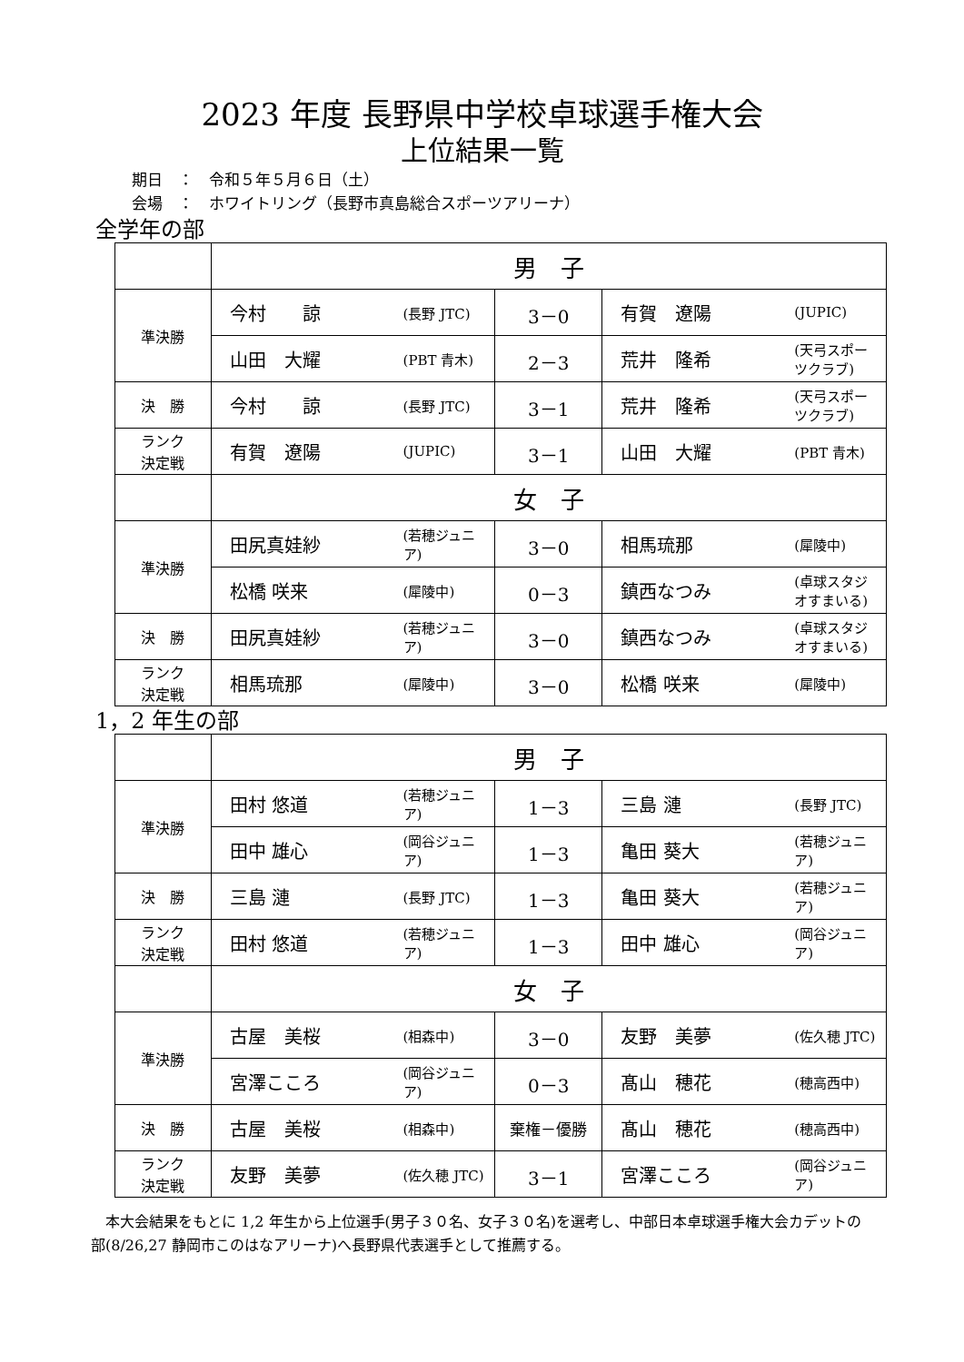2023 年度 長野県中学校卓球選手権大会
上位結果一覧
期日　：　令和５年５月６日（土）
会場　：　ホワイトリング（長野市真島総合スポーツアリーナ）
全学年の部
| | 男 子 | | | | |
| 準決勝 | 今村 諒 | (長野 JTC) | 3－0 | 有賀 遼陽 | (JUPIC) |
| | 山田 大耀 | (PBT 青木) | 2－3 | 荒井 隆希 | (天弓スポーツクラブ) |
| 決 勝 | 今村 諒 | (長野 JTC) | 3－1 | 荒井 隆希 | (天弓スポーツクラブ) |
| ランク 決定戦 | 有賀 遼陽 | (JUPIC) | 3－1 | 山田 大耀 | (PBT 青木) |
| | 女 子 | | | | |
| 準決勝 | 田尻真娃紗 | (若穂ジュニア) | 3－0 | 相馬琉那 | (犀陵中) |
| | 松橋 咲来 | (犀陵中) | 0－3 | 鎮西なつみ | (卓球スタジオすまいる) |
| 決 勝 | 田尻真娃紗 | (若穂ジュニア) | 3－0 | 鎮西なつみ | (卓球スタジオすまいる) |
| ランク 決定戦 | 相馬琉那 | (犀陵中) | 3－0 | 松橋 咲来 | (犀陵中) |
1，2 年生の部
| | 男 子 | | | | |
| 準決勝 | 田村 悠道 | (若穂ジュニア) | 1－3 | 三島 漣 | (長野 JTC) |
| | 田中 雄心 | (岡谷ジュニア) | 1－3 | 亀田 葵大 | (若穂ジュニア) |
| 決 勝 | 三島 漣 | (長野 JTC) | 1－3 | 亀田 葵大 | (若穂ジュニア) |
| ランク 決定戦 | 田村 悠道 | (若穂ジュニア) | 1－3 | 田中 雄心 | (岡谷ジュニア) |
| | 女 子 | | | | |
| 準決勝 | 古屋 美桜 | (相森中) | 3－0 | 友野 美夢 | (佐久穂 JTC) |
| | 宮澤こころ | (岡谷ジュニア) | 0－3 | 髙山 穂花 | (穂高西中) |
| 決 勝 | 古屋 美桜 | (相森中) | 棄権－優勝 | 髙山 穂花 | (穂高西中) |
| ランク 決定戦 | 友野 美夢 | (佐久穂 JTC) | 3－1 | 宮澤こころ | (岡谷ジュニア) |
本大会結果をもとに 1,2 年生から上位選手(男子３０名、女子３０名)を選考し、中部日本卓球選手権大会カデットの部(8/26,27 静岡市このはなアリーナ)へ長野県代表選手として推薦する。